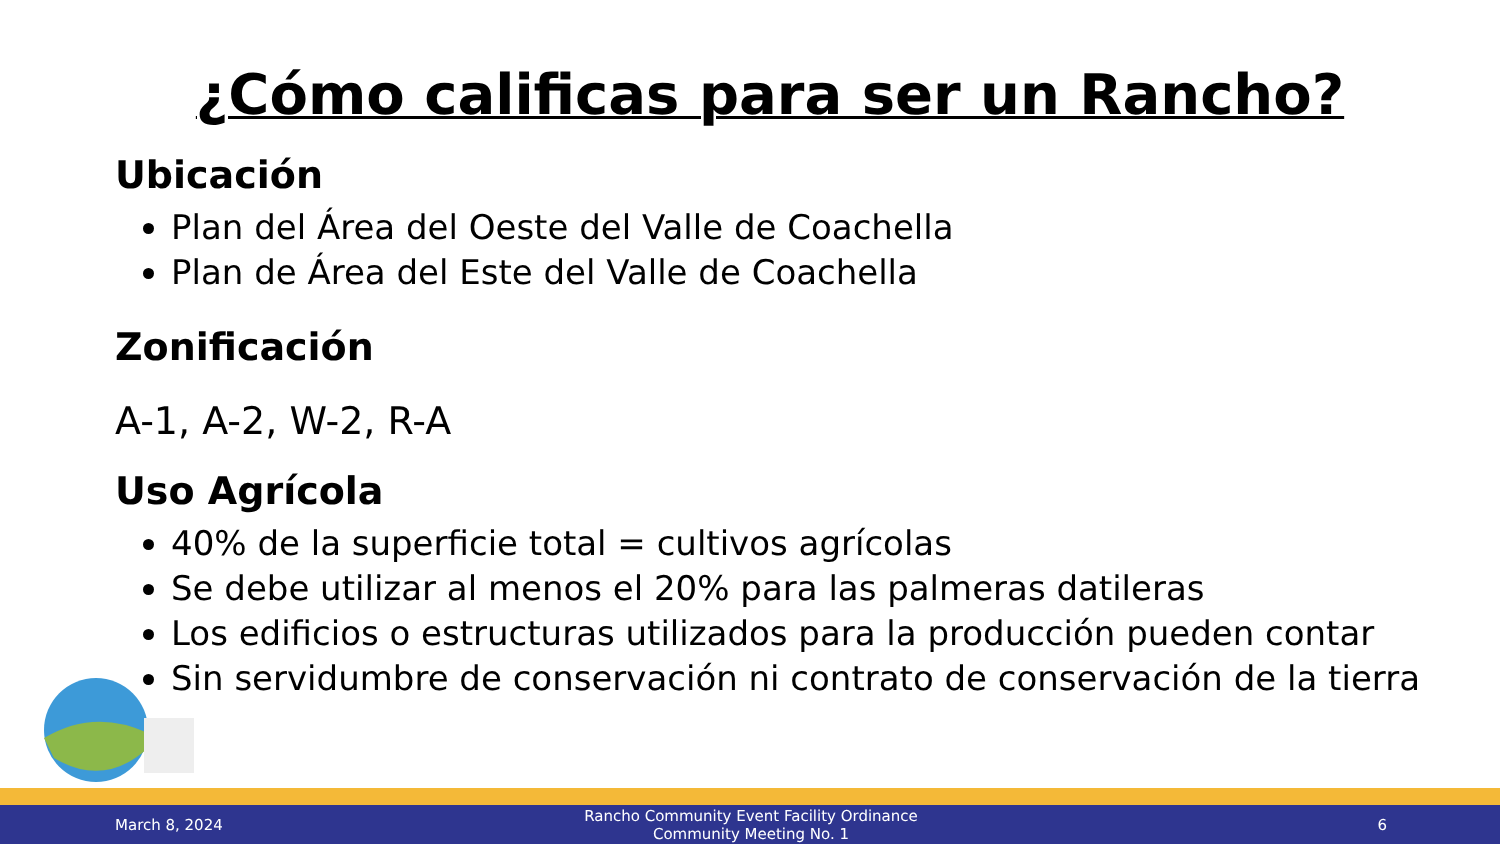¿Cómo calificas para ser un Rancho?
Ubicación
Plan del Área del Oeste del Valle de Coachella
Plan de Área del Este del Valle de Coachella
Zonificación
A-1, A-2, W-2, R-A
Uso Agrícola
40% de la superficie total = cultivos agrícolas
Se debe utilizar al menos el 20% para las palmeras datileras
Los edificios o estructuras utilizados para la producción pueden contar
Sin servidumbre de conservación ni contrato de conservación de la tierra
March 8, 2024
Rancho Community Event Facility Ordinance
Community Meeting No. 1
6